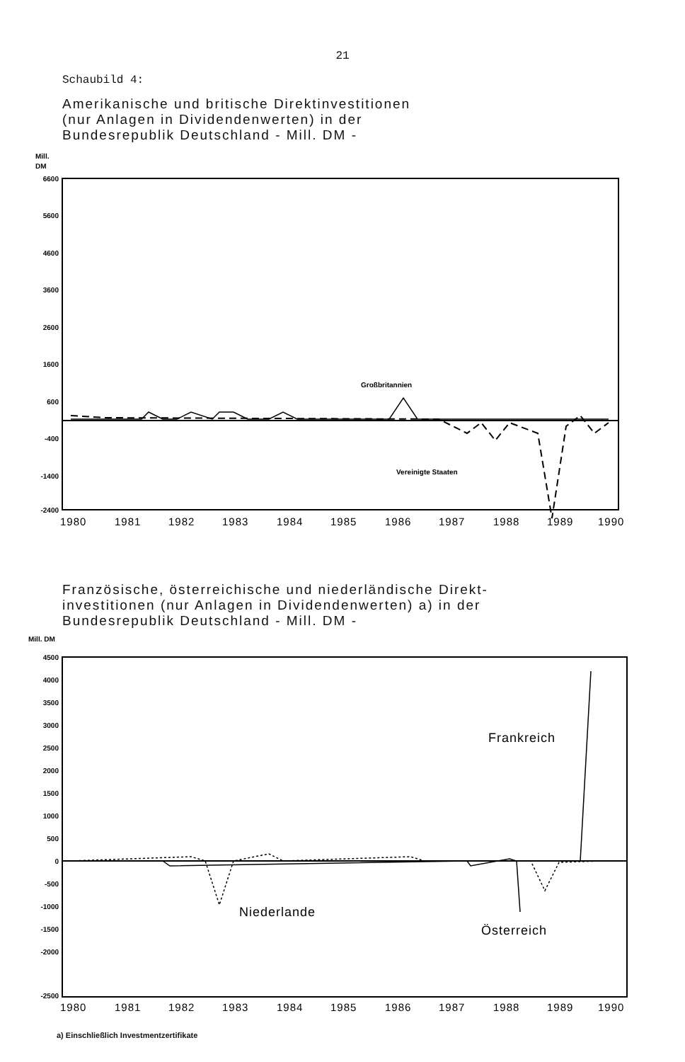21
Schaubild 4:
Amerikanische und britische Direktinvestitionen
(nur Anlagen in Dividendenwerten) in der
Bundesrepublik Deutschland - Mill. DM -
Mill.
DM
6600
5600
4600
3600
2600
1600
600
-400
-1400
-2400
Großbritannien
Vereinigte Staaten
1980
1981
1982
1983
1984
1985
1986
1987
1988
1989
1990
Französische, österreichische und niederländische Direkt-
investitionen (nur Anlagen in Dividendenwerten) a) in der
Bundesrepublik Deutschland - Mill. DM -
Mill. DM
4500
4000
3500
3000
2500
2000
1500
1000
500
0
-500
-1000
-1500
-2000
-2500
Frankreich
Niederlande
Österreich
1980
1981
1982
1983
1984
1985
1986
1987
1988
1989
1990
a) Einschließlich Investmentzertifikate